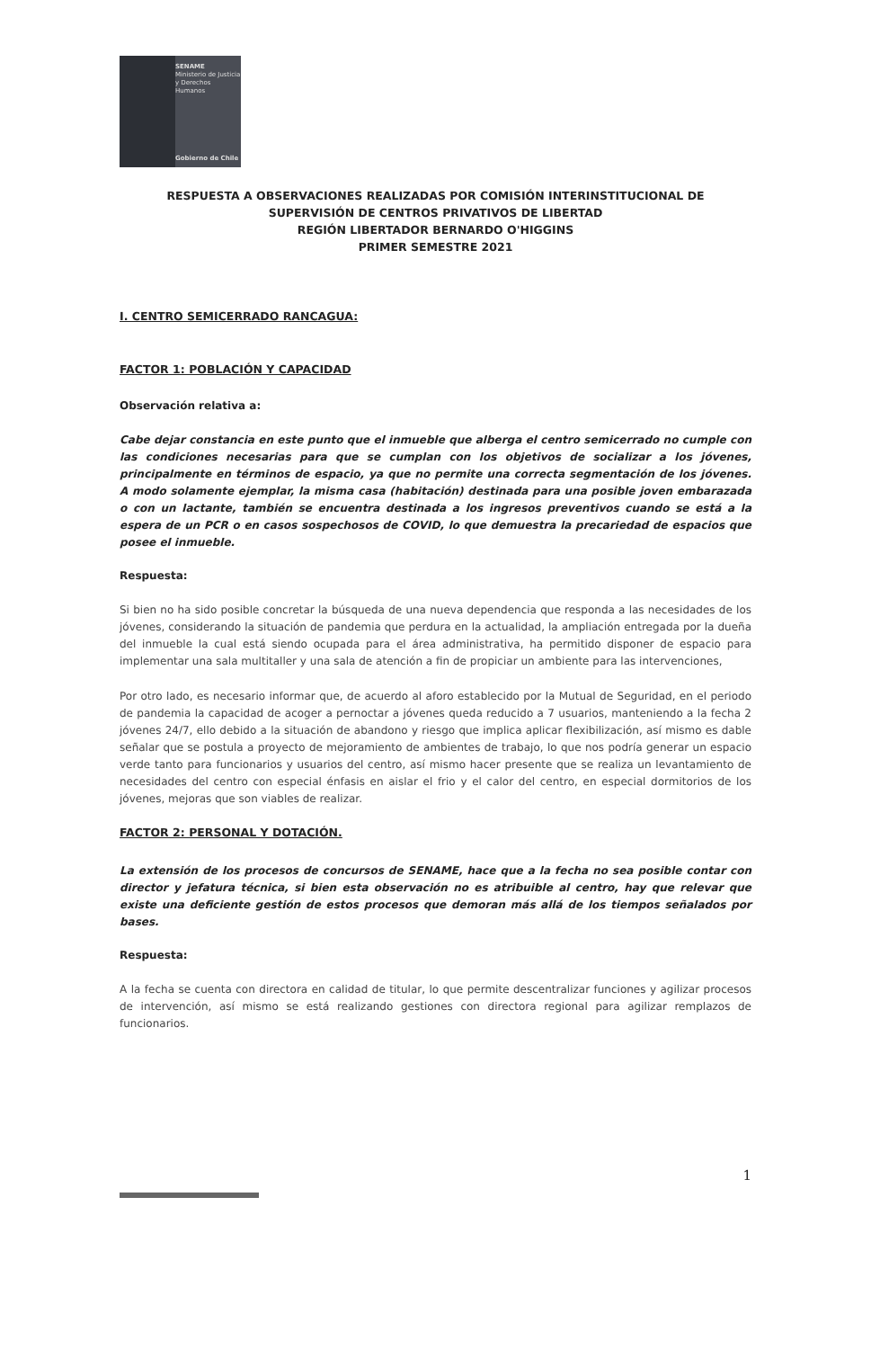SENAME
Ministerio de Justicia
y Derechos Humanos
Gobierno de Chile
RESPUESTA A OBSERVACIONES REALIZADAS POR COMISIÓN INTERINSTITUCIONAL DE
SUPERVISIÓN DE CENTROS PRIVATIVOS DE LIBERTAD
REGIÓN LIBERTADOR BERNARDO O'HIGGINS
PRIMER SEMESTRE 2021
I. CENTRO SEMICERRADO RANCAGUA:
FACTOR 1: POBLACIÓN Y CAPACIDAD
Observación relativa a:
Cabe dejar constancia en este punto que el inmueble que alberga el centro semicerrado no cumple con las condiciones necesarias para que se cumplan con los objetivos de socializar a los jóvenes, principalmente en términos de espacio, ya que no permite una correcta segmentación de los jóvenes. A modo solamente ejemplar, la misma casa (habitación) destinada para una posible joven embarazada o con un lactante, también se encuentra destinada a los ingresos preventivos cuando se está a la espera de un PCR o en casos sospechosos de COVID, lo que demuestra la precariedad de espacios que posee el inmueble.
Respuesta:
Si bien no ha sido posible concretar la búsqueda de una nueva dependencia que responda a las necesidades de los jóvenes, considerando la situación de pandemia que perdura en la actualidad, la ampliación entregada por la dueña del inmueble la cual está siendo ocupada para el área administrativa, ha permitido disponer de espacio para implementar una sala multitaller y una sala de atención a fin de propiciar un ambiente para las intervenciones,
Por otro lado, es necesario informar que, de acuerdo al aforo establecido por la Mutual de Seguridad, en el periodo de pandemia la capacidad de acoger a pernoctar a jóvenes queda reducido a 7 usuarios, manteniendo a la fecha 2 jóvenes 24/7, ello debido a la situación de abandono y riesgo que implica aplicar flexibilización, así mismo es dable señalar que se postula a proyecto de mejoramiento de ambientes de trabajo, lo que nos podría generar un espacio verde tanto para funcionarios y usuarios del centro, así mismo hacer presente que se realiza un levantamiento de necesidades del centro con especial énfasis en aislar el frio y el calor del centro, en especial dormitorios de los jóvenes, mejoras que son viables de realizar.
FACTOR 2: PERSONAL Y DOTACIÓN.
La extensión de los procesos de concursos de SENAME, hace que a la fecha no sea posible contar con director y jefatura técnica, si bien esta observación no es atribuible al centro, hay que relevar que existe una deficiente gestión de estos procesos que demoran más allá de los tiempos señalados por bases.
Respuesta:
A la fecha se cuenta con directora en calidad de titular, lo que permite descentralizar funciones y agilizar procesos de intervención, así mismo se está realizando gestiones con directora regional para agilizar remplazos de funcionarios.
1